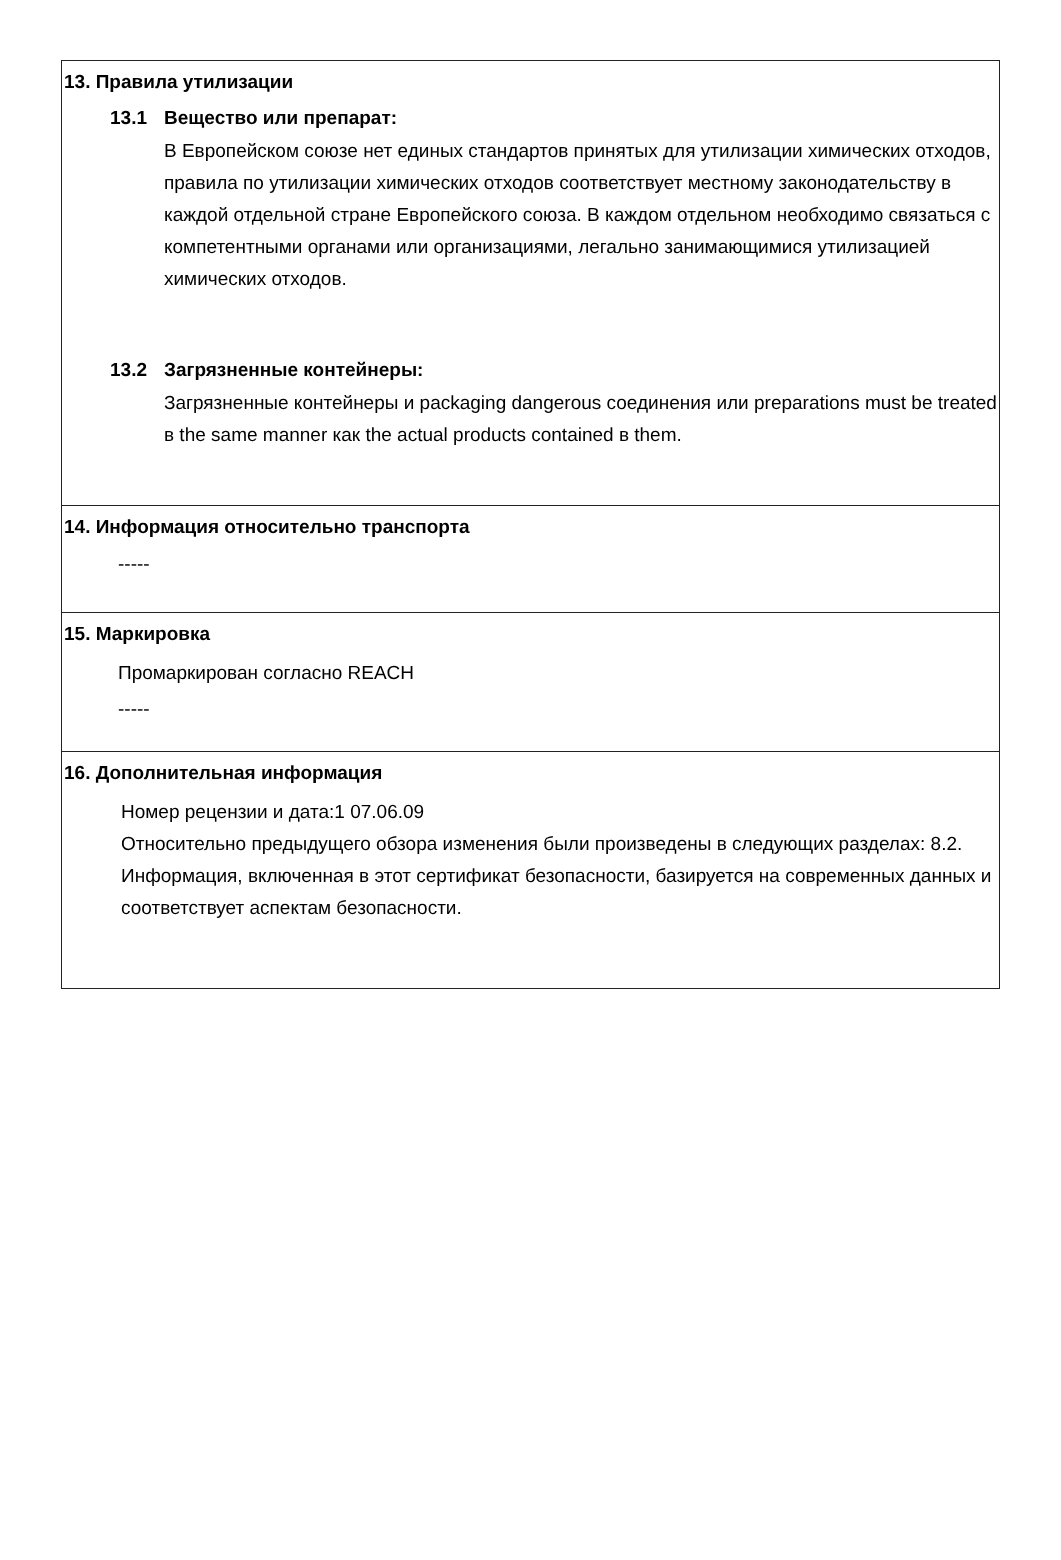13. Правила утилизации
13.1 Вещество или препарат:
В Европейском союзе нет единых стандартов принятых для утилизации химических отходов, правила по утилизации химических отходов соответствует местному законодательству в каждой отдельной стране Европейского союза. В каждом отдельном необходимо связаться с компетентными органами или организациями, легально занимающимися утилизацией химических отходов.
13.2 Загрязненные контейнеры:
Загрязненные контейнеры и packaging dangerous соединения или preparations must be treated в the same manner как the actual products contained в them.
14. Информация относительно транспорта
-----
15. Маркировка
Промаркирован согласно REACH
-----
16. Дополнительная информация
Номер рецензии и дата:1 07.06.09
Относительно предыдущего обзора изменения были произведены в следующих разделах: 8.2.
Информация, включенная в этот сертификат безопасности, базируется на современных данных и соответствует аспектам безопасности.